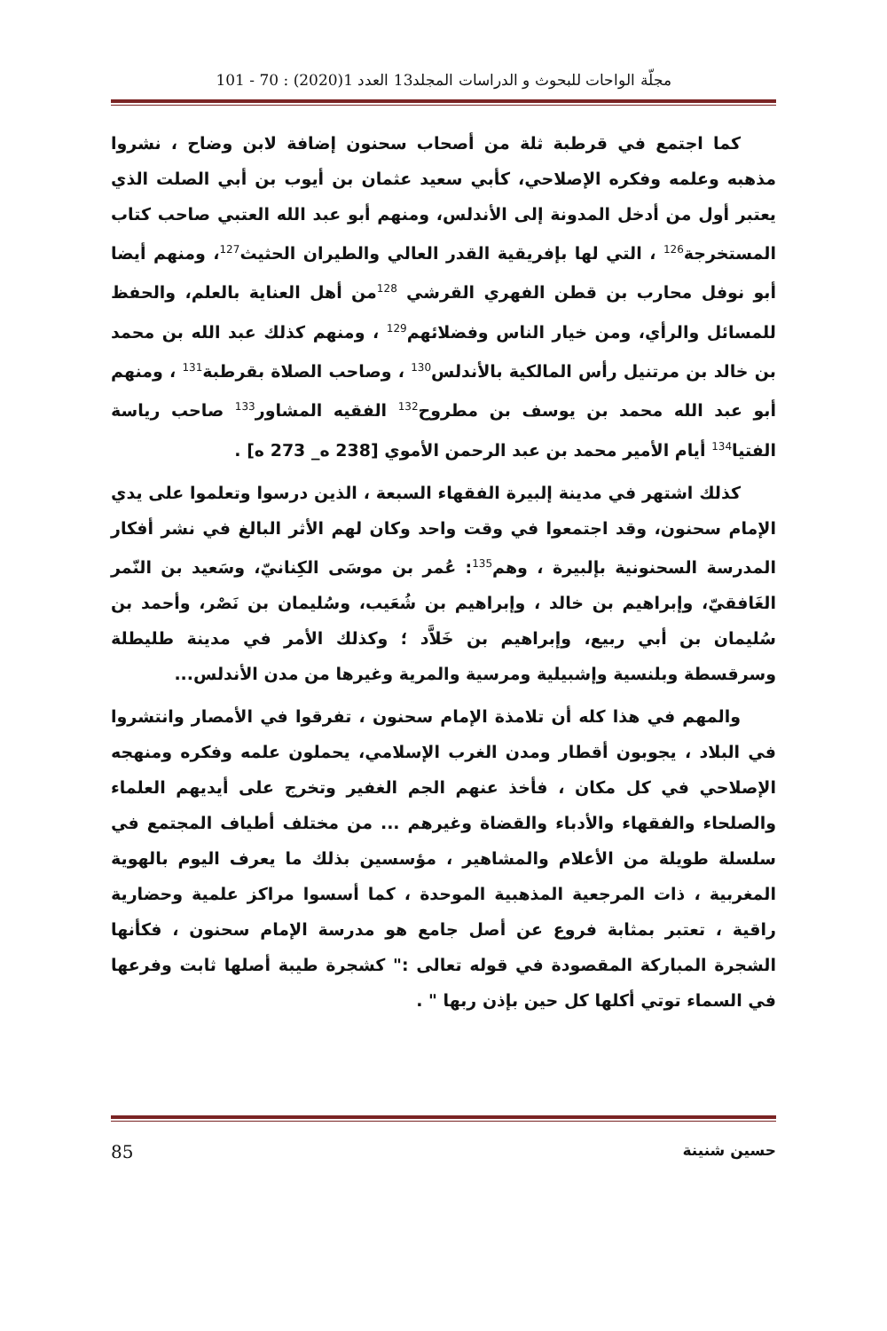مجلّة الواحات للبحوث و الدراسات المجلد13 العدد 1(2020) : 70 - 101
كما اجتمع في قرطبة ثلة من أصحاب سحنون إضافة لابن وضاح ، نشروا مذهبه وعلمه وفكره الإصلاحي، كأبي سعيد عثمان بن أيوب بن أبي الصلت الذي يعتبر أول من أدخل المدونة إلى الأندلس، ومنهم أبو عبد الله العتبي صاحب كتاب المستخرجة<sup>126</sup> ، التي لها بإفريقية القدر العالي والطيران الحثيث<sup>127</sup>، ومنهم أيضا أبو نوفل محارب بن قطن الفهري القرشي <sup>128</sup>من أهل العناية بالعلم، والحفظ للمسائل والرأي، ومن خيار الناس وفضلائهم<sup>129</sup> ، ومنهم كذلك عبد الله بن محمد بن خالد بن مرتنيل رأس المالكية بالأندلس<sup>130</sup> ، وصاحب الصلاة بقرطبة<sup>131</sup> ، ومنهم أبو عبد الله محمد بن يوسف بن مطروح<sup>132</sup> الفقيه المشاور<sup>133</sup> صاحب رياسة الفتيا<sup>134</sup> أيام الأمير محمد بن عبد الرحمن الأموي [238 ه_ 273 ه] .
كذلك اشتهر في مدينة إلبيرة الفقهاء السبعة ، الذين درسوا وتعلموا على يدي الإمام سحنون، وقد اجتمعوا في وقت واحد وكان لهم الأثر البالغ في نشر أفكار المدرسة السحنونية بإلبيرة ، وهم<sup>135</sup>: عُمر بن موسَى الكِنانيّ، وسَعيد بن النّمر الغَافقيّ، وإبراهيم بن خالد ، وإبراهيم بن شُعَيب، وسُليمان بن نَصْر، وأحمد بن سُليمان بن أبي ربيع، وإبراهيم بن خَلاَّد ؛ وكذلك الأمر في مدينة طليطلة وسرقسطة وبلنسية وإشبيلية ومرسية والمرية وغيرها من مدن الأندلس...
والمهم في هذا كله أن تلامذة الإمام سحنون ، تفرقوا في الأمصار وانتشروا في البلاد ، يجوبون أقطار ومدن الغرب الإسلامي، يحملون علمه وفكره ومنهجه الإصلاحي في كل مكان ، فأخذ عنهم الجم الغفير وتخرج على أيديهم العلماء والصلحاء والفقهاء والأدباء والقضاة وغيرهم ... من مختلف أطياف المجتمع في سلسلة طويلة من الأعلام والمشاهير ، مؤسسين بذلك ما يعرف اليوم بالهوية المغربية ، ذات المرجعية المذهبية الموحدة ، كما أسسوا مراكز علمية وحضارية راقية ، تعتبر بمثابة فروع عن أصل جامع هو مدرسة الإمام سحنون ، فكأنها الشجرة المباركة المقصودة في قوله تعالى :" كشجرة طيبة أصلها ثابت وفرعها في السماء توتي أكلها كل حين بإذن ربها " .
حسين شنينة 85